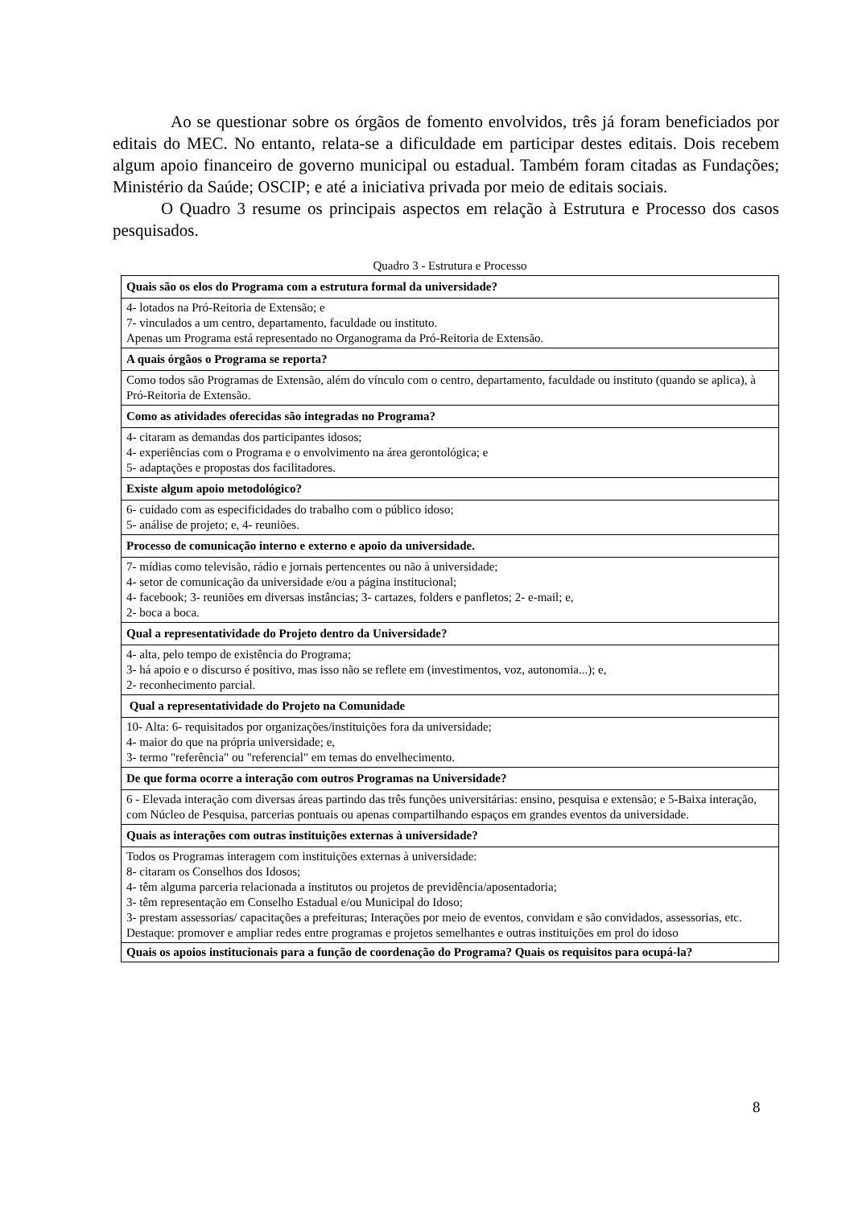Ao se questionar sobre os órgãos de fomento envolvidos, três já foram beneficiados por editais do MEC. No entanto, relata-se a dificuldade em participar destes editais. Dois recebem algum apoio financeiro de governo municipal ou estadual. Também foram citadas as Fundações; Ministério da Saúde; OSCIP; e até a iniciativa privada por meio de editais sociais.
O Quadro 3 resume os principais aspectos em relação à Estrutura e Processo dos casos pesquisados.
Quadro 3 - Estrutura e Processo
| Quais são os elos do Programa com a estrutura formal da universidade? |
| 4- lotados na Pró-Reitoria de Extensão; e 7- vinculados a um centro, departamento, faculdade ou instituto. Apenas um Programa está representado no Organograma da Pró-Reitoria de Extensão. |
| A quais órgãos o Programa se reporta? |
| Como todos são Programas de Extensão, além do vínculo com o centro, departamento, faculdade ou instituto (quando se aplica), à Pró-Reitoria de Extensão. |
| Como as atividades oferecidas são integradas no Programa? |
| 4- citaram as demandas dos participantes idosos; 4- experiências com o Programa e o envolvimento na área gerontológica; e 5- adaptações e propostas dos facilitadores. |
| Existe algum apoio metodológico? |
| 6- cuidado com as especificidades do trabalho com o público idoso; 5- análise de projeto; e, 4- reuniões. |
| Processo de comunicação interno e externo e apoio da universidade. |
| 7- mídias como televisão, rádio e jornais pertencentes ou não à universidade; 4- setor de comunicação da universidade e/ou a página institucional; 4- facebook; 3- reuniões em diversas instâncias; 3- cartazes, folders e panfletos; 2- e-mail; e, 2- boca a boca. |
| Qual a representatividade do Projeto dentro da Universidade? |
| 4- alta, pelo tempo de existência do Programa; 3- há apoio e o discurso é positivo, mas isso não se reflete em (investimentos, voz, autonomia...); e, 2- reconhecimento parcial. |
| Qual a representatividade do Projeto na Comunidade |
| 10- Alta: 6- requisitados por organizações/instituições fora da universidade; 4- maior do que na própria universidade; e, 3- termo "referência" ou "referencial" em temas do envelhecimento. |
| De que forma ocorre a interação com outros Programas na Universidade? |
| 6 - Elevada interação com diversas áreas partindo das três funções universitárias: ensino, pesquisa e extensão; e 5-Baixa interação, com Núcleo de Pesquisa, parcerias pontuais ou apenas compartilhando espaços em grandes eventos da universidade. |
| Quais as interações com outras instituições externas à universidade? |
| Todos os Programas interagem com instituições externas à universidade: 8- citaram os Conselhos dos Idosos; 4- têm alguma parceria relacionada a institutos ou projetos de previdência/aposentadoria; 3- têm representação em Conselho Estadual e/ou Municipal do Idoso; 3- prestam assessorias/ capacitações a prefeituras; Interações por meio de eventos, convidam e são convidados, assessorias, etc. Destaque: promover e ampliar redes entre programas e projetos semelhantes e outras instituições em prol do idoso |
| Quais os apoios institucionais para a função de coordenação do Programa? Quais os requisitos para ocupá-la? |
8